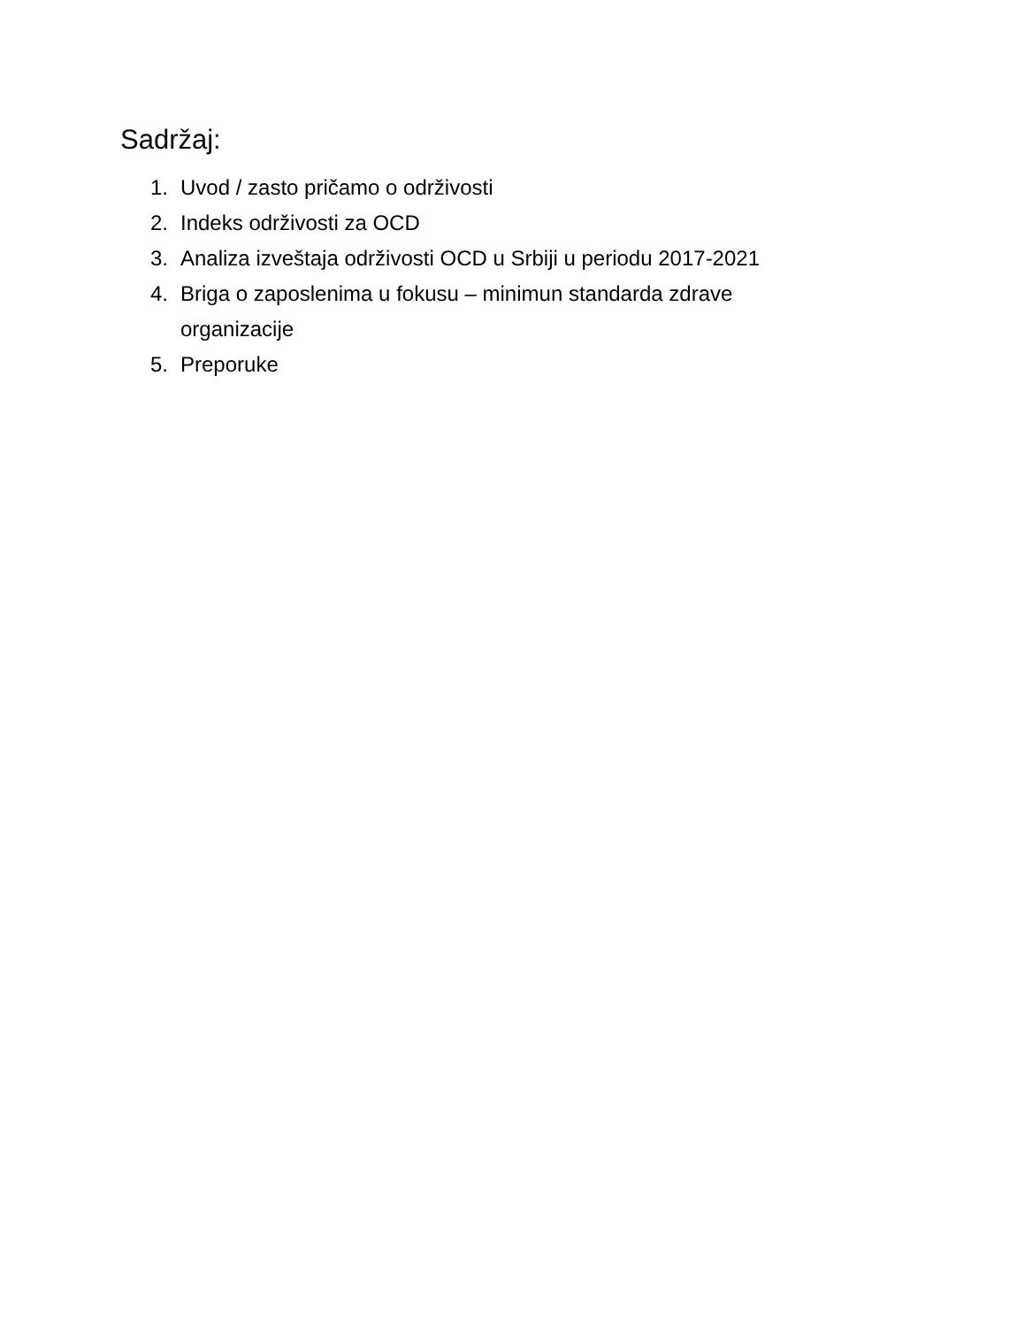Sadržaj:
1. Uvod / zasto pričamo o održivosti
2. Indeks održivosti za OCD
3. Analiza izveštaja održivosti OCD u Srbiji u periodu 2017-2021
4. Briga o zaposlenima u fokusu – minimun standarda zdrave organizacije
5. Preporuke